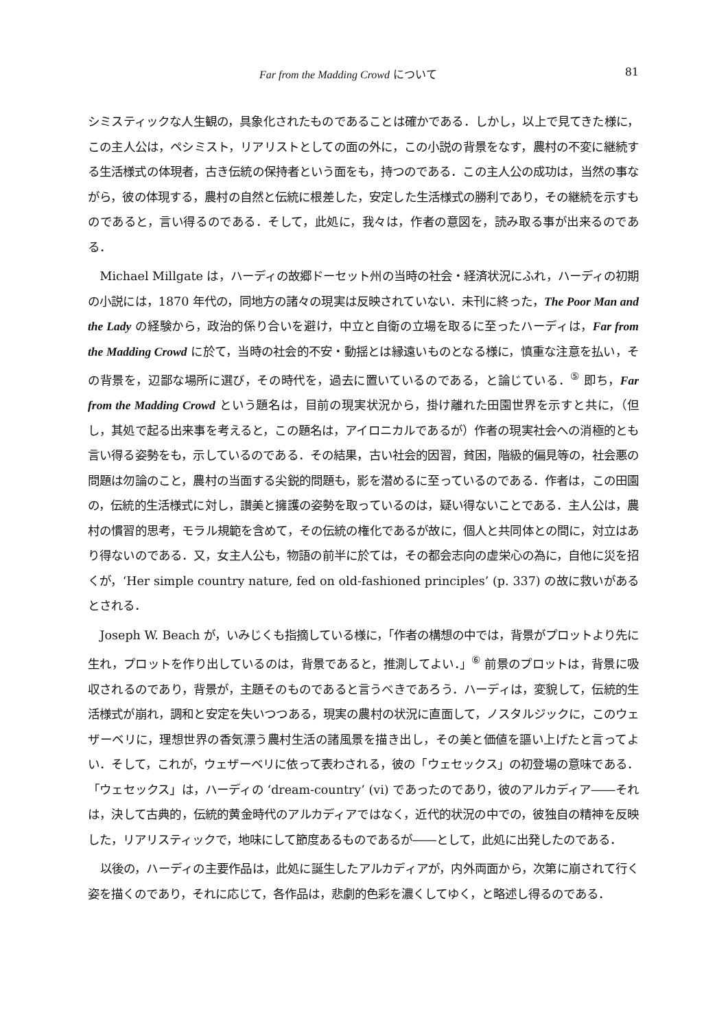Far from the Madding Crowd について 81
シミスティックな人生観の，具象化されたものであることは確かである．しかし，以上で見てきた様に，この主人公は，ペシミスト，リアリストとしての面の外に，この小説の背景をなす，農村の不変に継続する生活様式の体現者，古き伝統の保持者という面をも，持つのである．この主人公の成功は，当然の事ながら，彼の体現する，農村の自然と伝統に根差した，安定した生活様式の勝利であり，その継続を示すものであると，言い得るのである．そして，此処に，我々は，作者の意図を，読み取る事が出来るのである．
Michael Millgate は，ハーディの故郷ドーセット州の当時の社会・経済状況にふれ，ハーディの初期の小説には，1870 年代の，同地方の諸々の現実は反映されていない．未刊に終った，The Poor Man and the Lady の経験から，政治的係り合いを避け，中立と自衛の立場を取るに至ったハーディは，Far from the Madding Crowd に於て，当時の社会的不安・動揺とは縁遠いものとなる様に，慎重な注意を払い，その背景を，辺鄙な場所に選び，その時代を，過去に置いているのである，と論じている．<sup>⑤</sup> 即ち，Far from the Madding Crowd という題名は，目前の現実状況から，掛け離れた田園世界を示すと共に，（但し，其処で起る出来事を考えると，この題名は，アイロニカルであるが）作者の現実社会への消極的とも言い得る姿勢をも，示しているのである．その結果，古い社会的因習，貧困，階級的偏見等の，社会悪の問題は勿論のこと，農村の当面する尖鋭的問題も，影を潜めるに至っているのである．作者は，この田園の，伝統的生活様式に対し，讃美と擁護の姿勢を取っているのは，疑い得ないことである．主人公は，農村の慣習的思考，モラル規範を含めて，その伝統の権化であるが故に，個人と共同体との間に，対立はあり得ないのである．又，女主人公も，物語の前半に於ては，その都会志向の虚栄心の為に，自他に災を招くが，‘Her simple country nature, fed on old-fashioned principles’ (p. 337) の故に救いがあるとされる．
Joseph W. Beach が，いみじくも指摘している様に，「作者の構想の中では，背景がプロットより先に生れ，プロットを作り出しているのは，背景であると，推測してよい．」<sup>⑥</sup> 前景のプロットは，背景に吸収されるのであり，背景が，主題そのものであると言うべきであろう．ハーディは，変貌して，伝統的生活様式が崩れ，調和と安定を失いつつある，現実の農村の状況に直面して，ノスタルジックに，このウェザーベリに，理想世界の香気漂う農村生活の諸風景を描き出し，その美と価値を謳い上げたと言ってよい．そして，これが，ウェザーベリに依って表わされる，彼の「ウェセックス」の初登場の意味である．「ウェセックス」は，ハーディの ‘dream-country’ (vi) であったのであり，彼のアルカディア――それは，決して古典的，伝統的黄金時代のアルカディアではなく，近代的状況の中での，彼独自の精神を反映した，リアリスティックで，地味にして節度あるものであるが――として，此処に出発したのである．
以後の，ハーディの主要作品は，此処に誕生したアルカディアが，内外両面から，次第に崩されて行く姿を描くのであり，それに応じて，各作品は，悲劇的色彩を濃くしてゆく，と略述し得るのである．